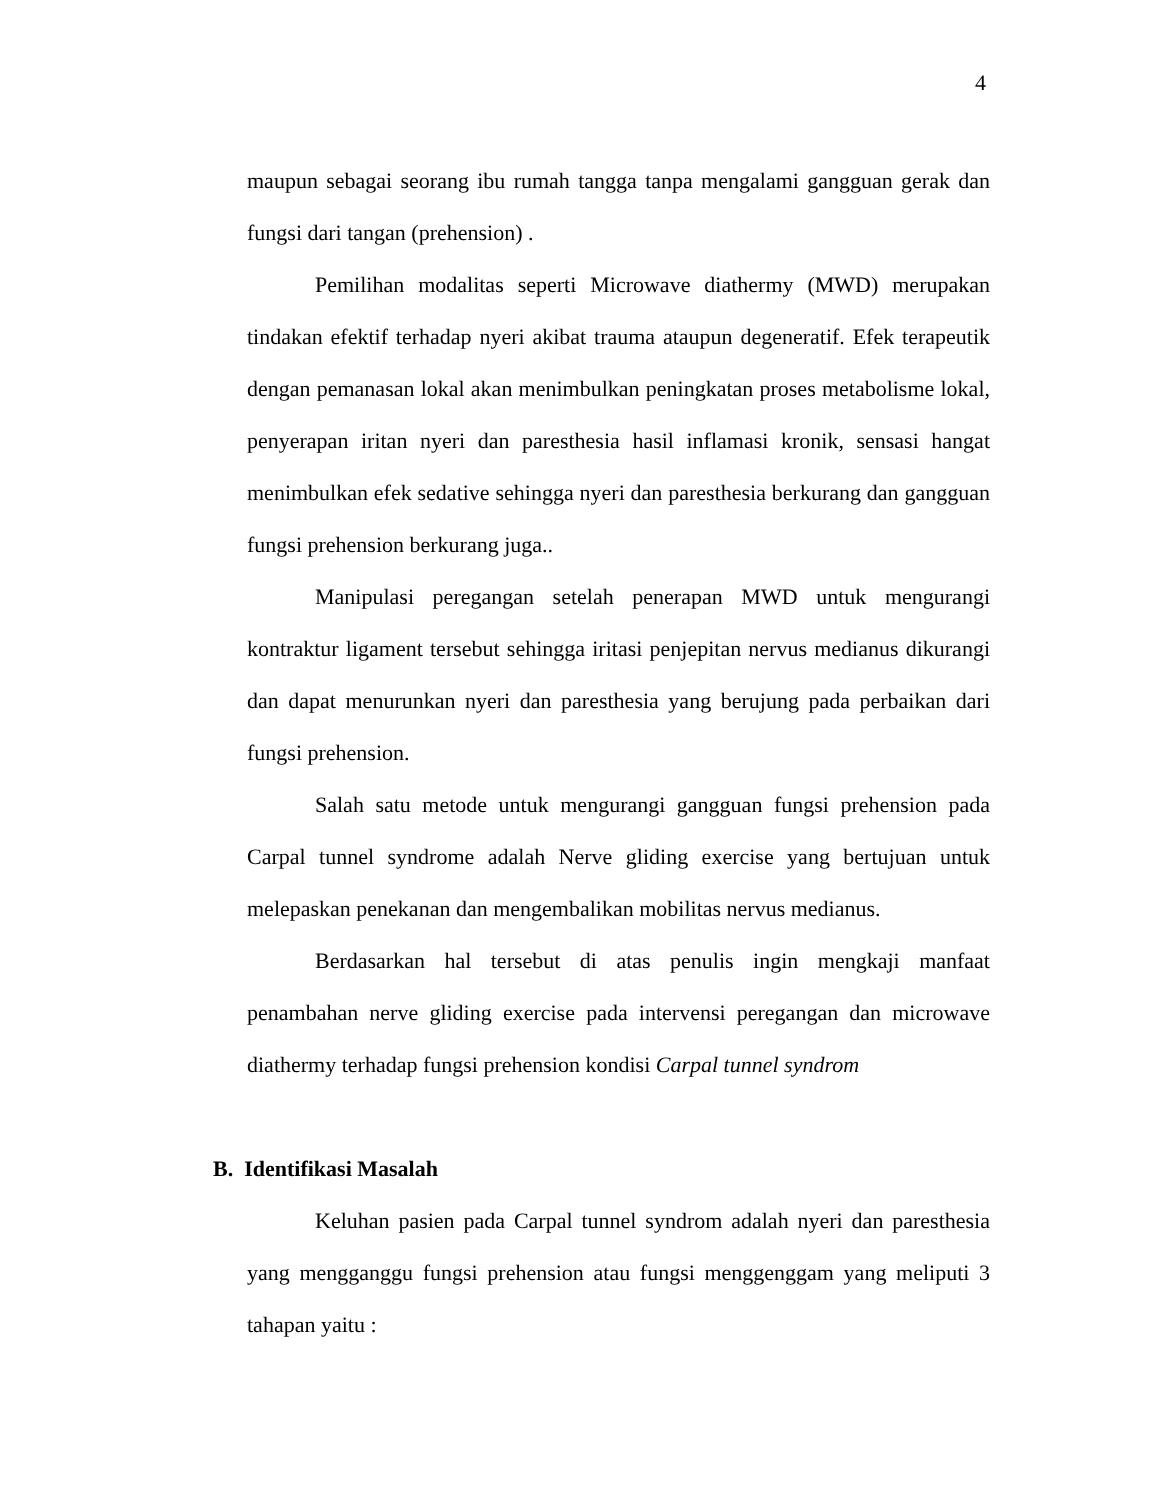4
maupun sebagai seorang ibu rumah tangga tanpa mengalami gangguan gerak dan fungsi dari tangan (prehension) .
Pemilihan modalitas seperti Microwave diathermy (MWD) merupakan tindakan efektif terhadap nyeri akibat trauma ataupun degeneratif. Efek terapeutik dengan pemanasan lokal akan menimbulkan peningkatan proses metabolisme lokal, penyerapan iritan nyeri dan paresthesia hasil inflamasi kronik, sensasi hangat menimbulkan efek sedative sehingga nyeri dan paresthesia berkurang dan gangguan fungsi prehension berkurang juga..
Manipulasi peregangan setelah penerapan MWD untuk mengurangi kontraktur ligament tersebut sehingga iritasi penjepitan nervus medianus dikurangi dan dapat menurunkan nyeri dan paresthesia yang berujung pada perbaikan dari fungsi prehension.
Salah satu metode untuk mengurangi gangguan fungsi prehension pada Carpal tunnel syndrome adalah Nerve gliding exercise yang bertujuan untuk melepaskan penekanan dan mengembalikan mobilitas nervus medianus.
Berdasarkan hal tersebut di atas penulis ingin mengkaji manfaat penambahan nerve gliding exercise pada intervensi peregangan dan microwave diathermy terhadap fungsi prehension kondisi Carpal tunnel syndrom
B. Identifikasi Masalah
Keluhan pasien pada Carpal tunnel syndrom adalah nyeri dan paresthesia yang mengganggu fungsi prehension atau fungsi menggenggam yang meliputi 3 tahapan yaitu :